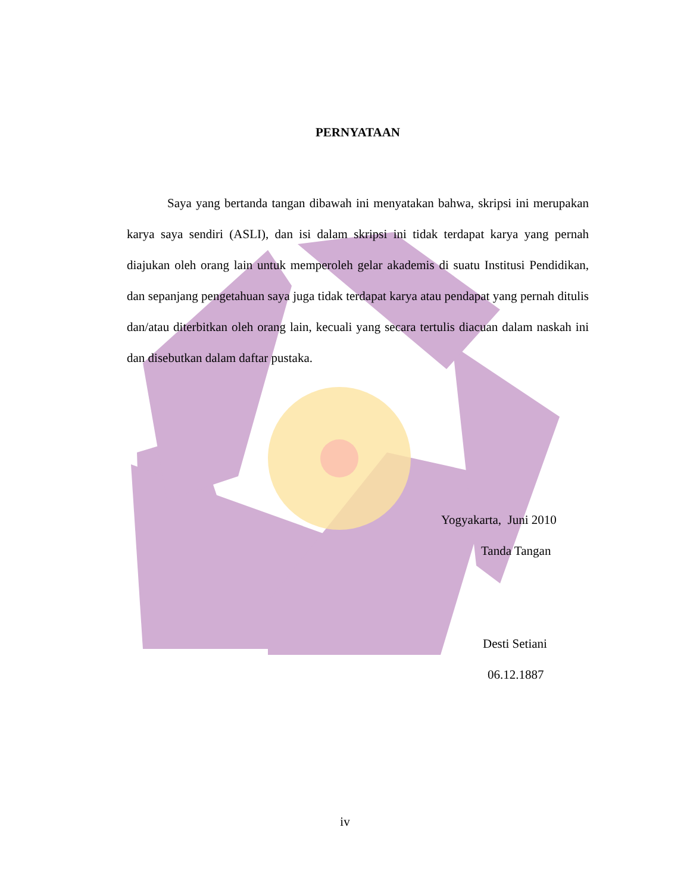PERNYATAAN
Saya yang bertanda tangan dibawah ini menyatakan bahwa, skripsi ini merupakan karya saya sendiri (ASLI), dan isi dalam skripsi ini tidak terdapat karya yang pernah diajukan oleh orang lain untuk memperoleh gelar akademis di suatu Institusi Pendidikan, dan sepanjang pengetahuan saya juga tidak terdapat karya atau pendapat yang pernah ditulis dan/atau diterbitkan oleh orang lain, kecuali yang secara tertulis diacuan dalam naskah ini dan disebutkan dalam daftar pustaka.
Yogyakarta, Juni 2010
Tanda Tangan
Desti Setiani
06.12.1887
iv